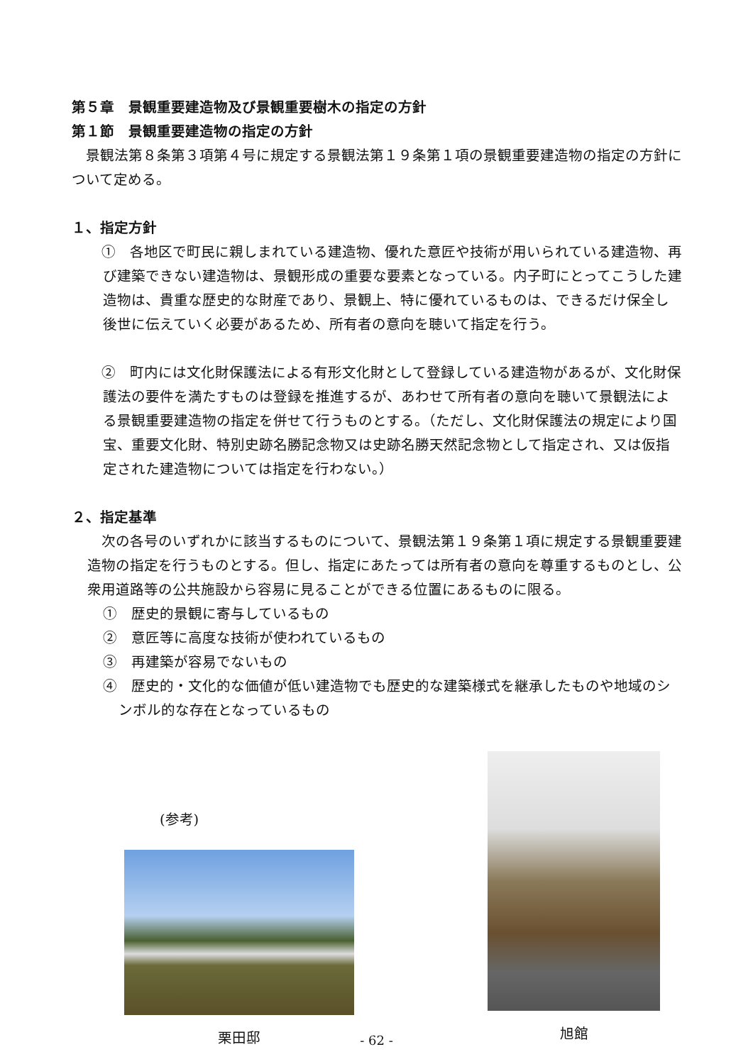第５章　景観重要建造物及び景観重要樹木の指定の方針
第１節　景観重要建造物の指定の方針
　景観法第８条第３項第４号に規定する景観法第１９条第１項の景観重要建造物の指定の方針について定める。
１、指定方針
　①　各地区で町民に親しまれている建造物、優れた意匠や技術が用いられている建造物、再び建築できない建造物は、景観形成の重要な要素となっている。内子町にとってこうした建造物は、貴重な歴史的な財産であり、景観上、特に優れているものは、できるだけ保全し後世に伝えていく必要があるため、所有者の意向を聴いて指定を行う。
　②　町内には文化財保護法による有形文化財として登録している建造物があるが、文化財保護法の要件を満たすものは登録を推進するが、あわせて所有者の意向を聴いて景観法による景観重要建造物の指定を併せて行うものとする。（ただし、文化財保護法の規定により国宝、重要文化財、特別史跡名勝記念物又は史跡名勝天然記念物として指定され、又は仮指定された建造物については指定を行わない。）
２、指定基準
　次の各号のいずれかに該当するものについて、景観法第１９条第１項に規定する景観重要建造物の指定を行うものとする。但し、指定にあたっては所有者の意向を尊重するものとし、公衆用道路等の公共施設から容易に見ることができる位置にあるものに限る。
①　歴史的景観に寄与しているもの
②　意匠等に高度な技術が使われているもの
③　再建築が容易でないもの
④　歴史的・文化的な価値が低い建造物でも歴史的な建築様式を継承したものや地域のシンボル的な存在となっているもの
(参考)
栗田邸
旭館
- 62 -